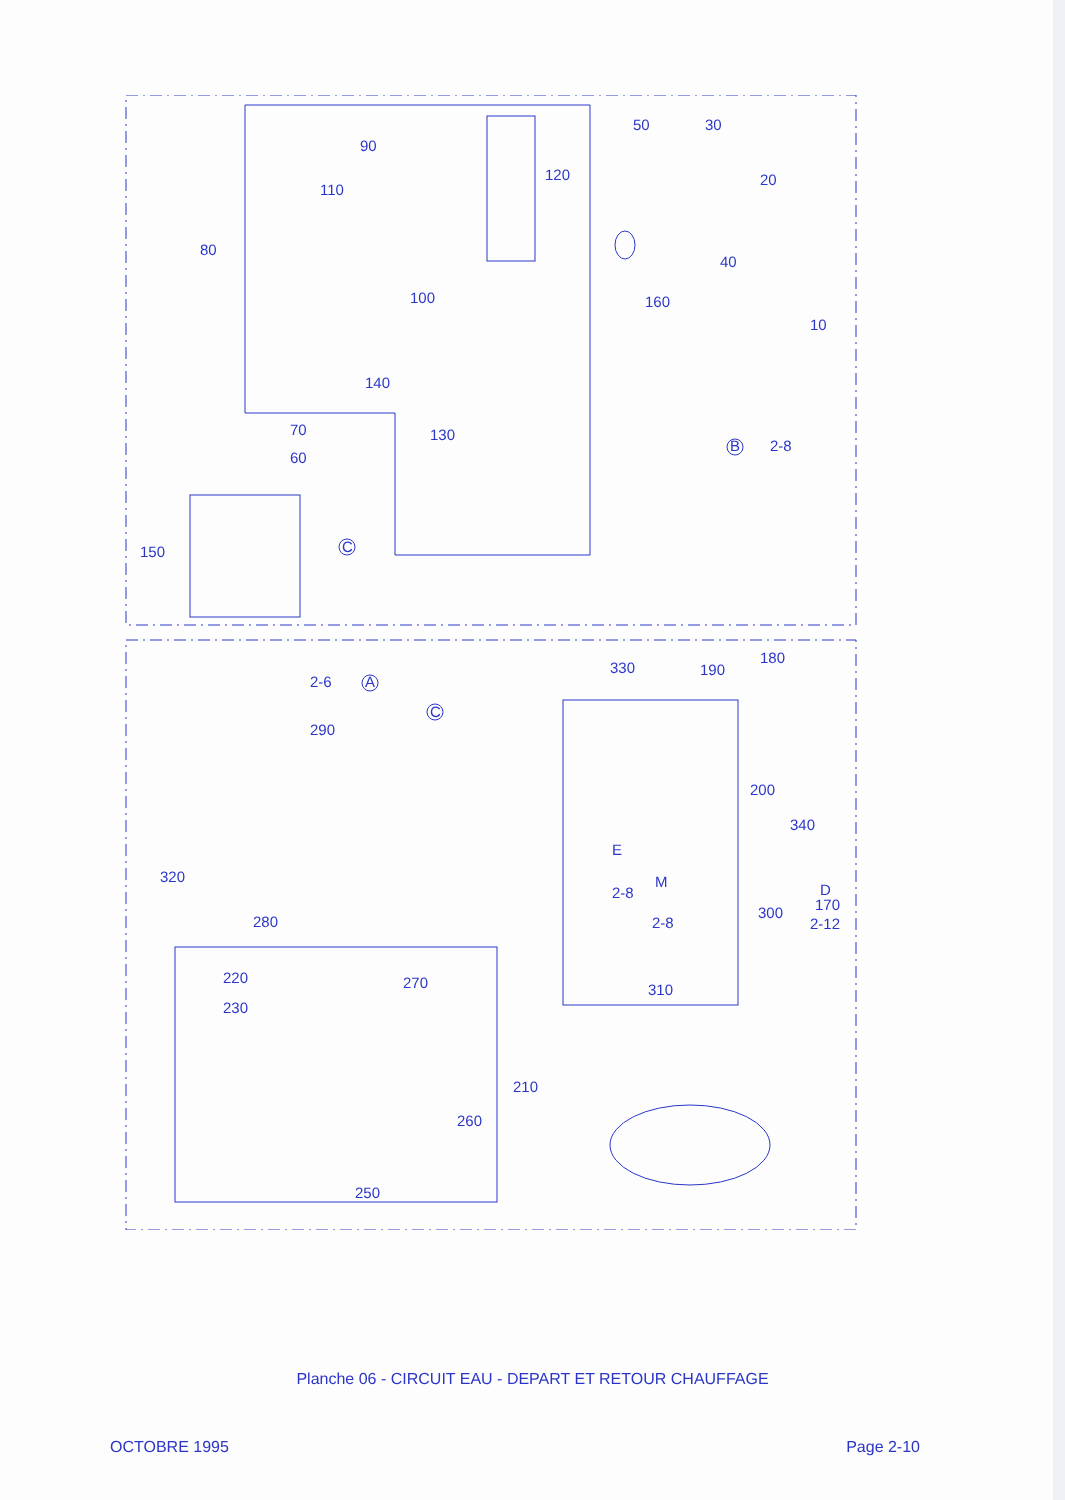90
110
80
100
140
130
70
60
C
150
120
50
30
20
40
160
10
B
2-8
2-6
A
330
190
180
290
C
200
340
320
280
E
M
2-8
2-8
300
D
2-12
170
220
230
270
310
210
260
250
Planche 06 - CIRCUIT EAU - DEPART ET RETOUR CHAUFFAGE
OCTOBRE 1995 Page 2-10